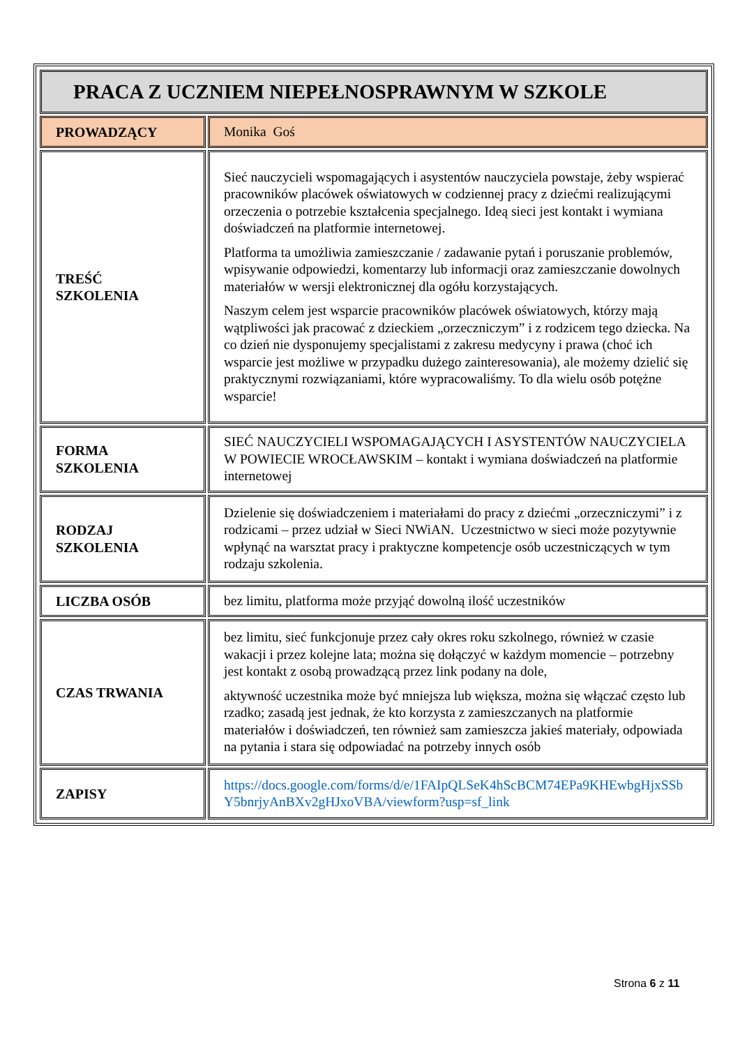| PRACA Z UCZNIEM NIEPEŁNOSPRAWNYM W SZKOLE | |
| PROWADZĄCY | Monika Goś |
| TREŚĆ SZKOLENIA | Sieć nauczycieli wspomagających i asystentów nauczyciela powstaje, żeby wspierać pracowników placówek oświatowych w codziennej pracy z dziećmi realizującymi orzeczenia o potrzebie kształcenia specjalnego. Ideą sieci jest kontakt i wymiana doświadczeń na platformie internetowej. Platforma ta umożliwia zamieszczanie / zadawanie pytań i poruszanie problemów, wpisywanie odpowiedzi, komentarzy lub informacji oraz zamieszczanie dowolnych materiałów w wersji elektronicznej dla ogółu korzystających. Naszym celem jest wsparcie pracowników placówek oświatowych, którzy mają wątpliwości jak pracować z dzieckiem „orzeczniczym” i z rodzicem tego dziecka. Na co dzień nie dysponujemy specjalistami z zakresu medycyny i prawa (choć ich wsparcie jest możliwe w przypadku dużego zainteresowania), ale możemy dzielić się praktycznymi rozwiązaniami, które wypracowaliśmy. To dla wielu osób potężne wsparcie! |
| FORMA SZKOLENIA | SIEĆ NAUCZYCIELI WSPOMAGAJĄCYCH I ASYSTENTÓW NAUCZYCIELA W POWIECIE WROCŁAWSKIM – kontakt i wymiana doświadczeń na platformie internetowej |
| RODZAJ SZKOLENIA | Dzielenie się doświadczeniem i materiałami do pracy z dziećmi „orzeczniczymi” i z rodzicami – przez udział w Sieci NWiAN. Uczestnictwo w sieci może pozytywnie wpłynąć na warsztat pracy i praktyczne kompetencje osób uczestniczących w tym rodzaju szkolenia. |
| LICZBA OSÓB | bez limitu, platforma może przyjąć dowolną ilość uczestników |
| CZAS TRWANIA | bez limitu, sieć funkcjonuje przez cały okres roku szkolnego, również w czasie wakacji i przez kolejne lata; można się dołączyć w każdym momencie – potrzebny jest kontakt z osobą prowadzącą przez link podany na dole, aktywność uczestnika może być mniejsza lub większa, można się włączać często lub rzadko; zasadą jest jednak, że kto korzysta z zamieszczanych na platformie materiałów i doświadczeń, ten również sam zamieszcza jakieś materiały, odpowiada na pytania i stara się odpowiadać na potrzeby innych osób |
| ZAPISY | https://docs.google.com/forms/d/e/1FAIpQLSeK4hScBCM74EPa9KHEwbgHjxSSbY5bnrjyAnBXv2gHJxoVBA/viewform?usp=sf_link |
Strona 6 z 11